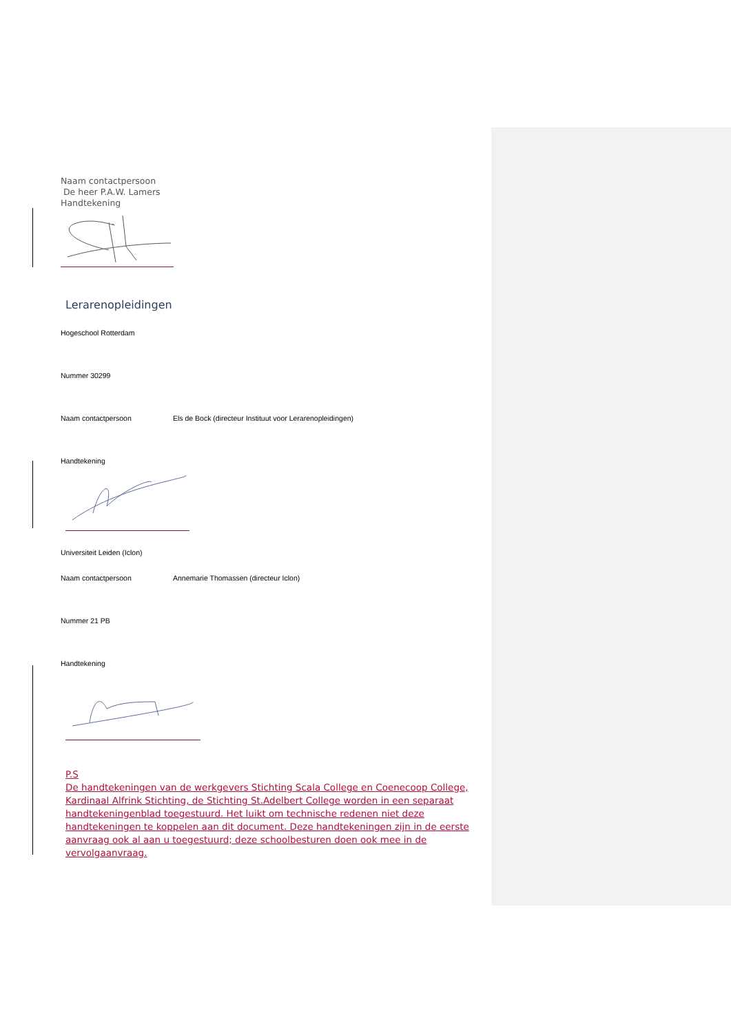Naam contactpersoon
De heer P.A.W. Lamers
Handtekening
Lerarenopleidingen
Hogeschool Rotterdam
Nummer 30299
Naam contactpersoon Els de Bock (directeur Instituut voor Lerarenopleidingen)
Handtekening
Universiteit Leiden (Iclon)
Naam contactpersoon Annemarie Thomassen (directeur Iclon)
Nummer 21 PB
Handtekening
P.S
De handtekeningen van de werkgevers Stichting Scala College en Coenecoop College, Kardinaal Alfrink Stichting, de Stichting St.Adelbert College worden in een separaat handtekeningenblad toegestuurd. Het luikt om technische redenen niet deze handtekeningen te koppelen aan dit document. Deze handtekeningen zijn in de eerste aanvraag ook al aan u toegestuurd; deze schoolbesturen doen ook mee in de vervolgaanvraag.